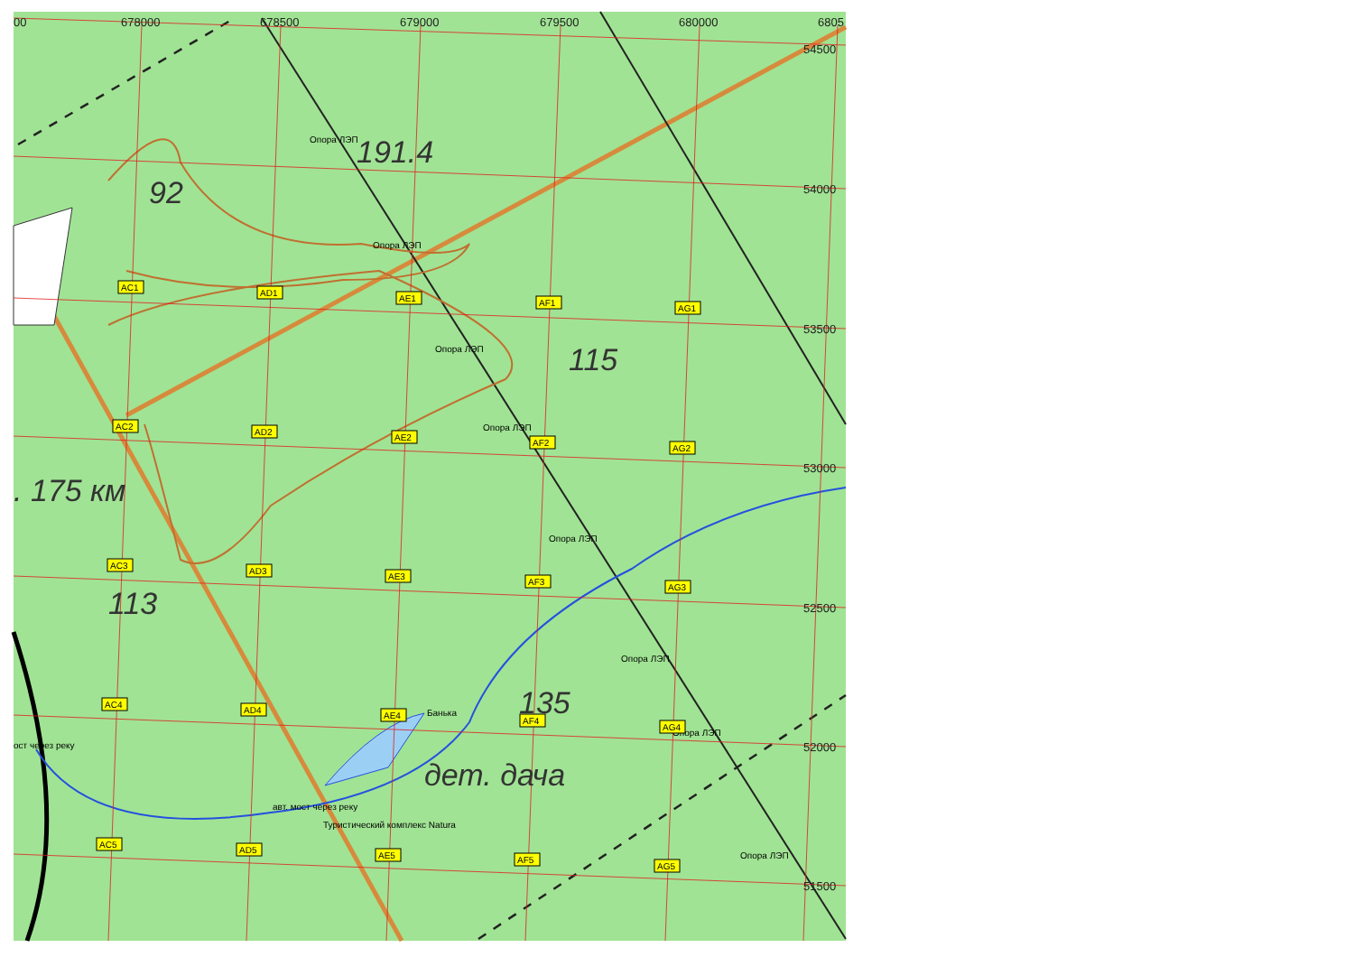00
678000
678500
679000
679500
680000
6805
54500
54000
53500
53000
52500
52000
51500
191.4
92
115
. 175 км
113
135
дет. дача
Опора ЛЭП
Опора ЛЭП
Опора ЛЭП
Опора ЛЭП
Опора ЛЭП
Опора ЛЭП
Опора ЛЭП
Опора ЛЭП
Банька
ост через реку
авт. мост через реку
Туристический комплекс Natura
AC1
AD1
AE1
AF1
AG1
AC2
AD2
AE2
AF2
AG2
AC3
AD3
AE3
AF3
AG3
AC4
AD4
AE4
AF4
AG4
AC5
AD5
AE5
AF5
AG5